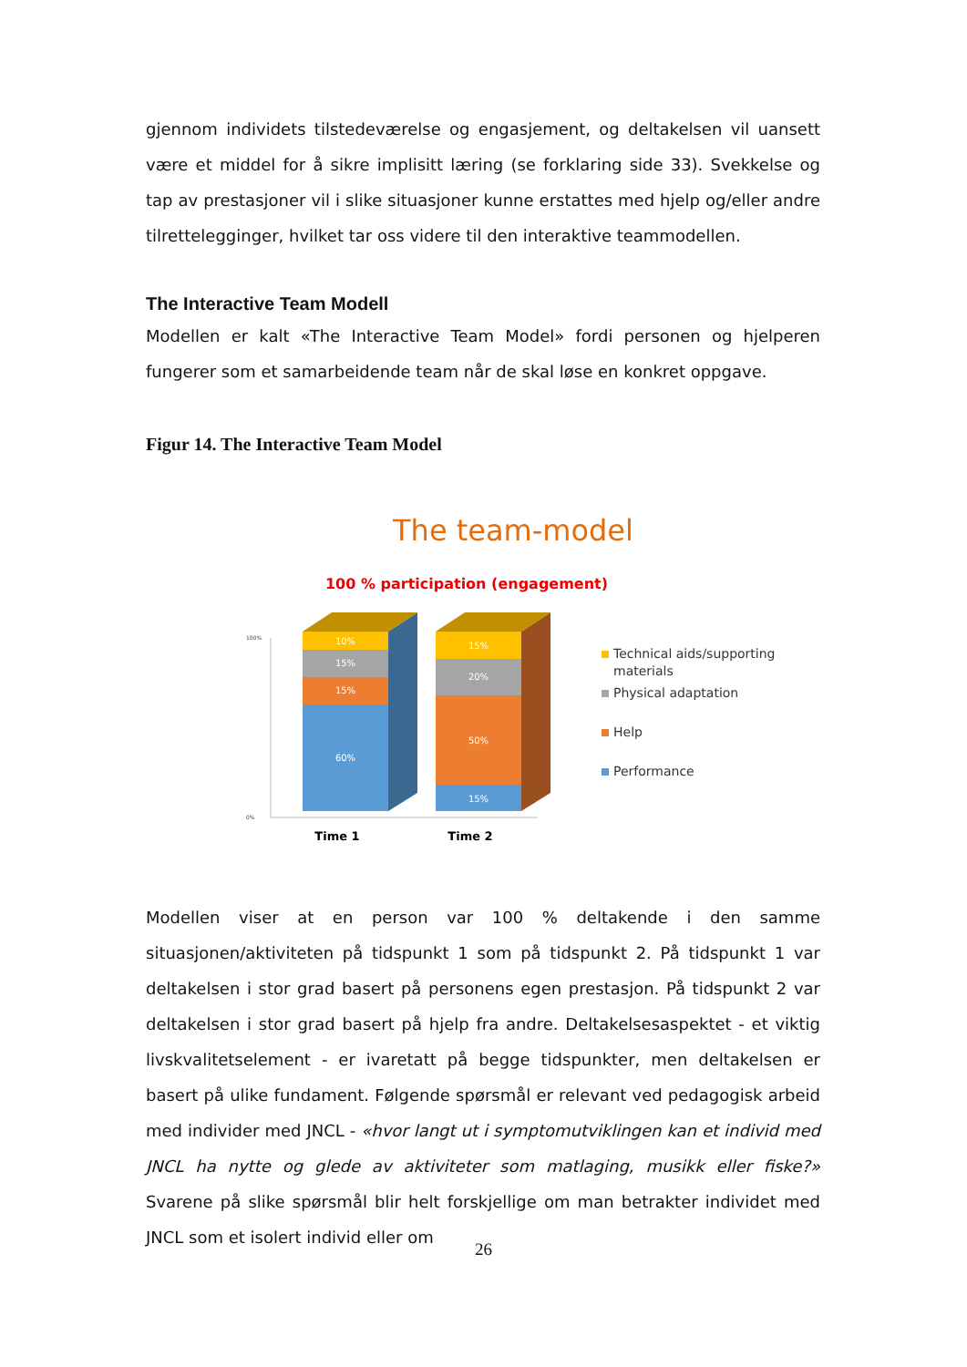gjennom individets tilstedeværelse og engasjement, og deltakelsen vil uansett være et middel for å sikre implisitt læring (se forklaring side 33). Svekkelse og tap av prestasjoner vil i slike situasjoner kunne erstattes med hjelp og/eller andre tilrettelegginger, hvilket tar oss videre til den interaktive teammodellen.
The Interactive Team Modell
Modellen er kalt «The Interactive Team Model» fordi personen og hjelperen fungerer som et samarbeidende team når de skal løse en konkret oppgave.
Figur 14. The Interactive Team Model
The team-model
100 % participation (engagement)
100%
0%
10%
15%
15%
60%
15%
20%
50%
15%
Time 1
Time 2
Technical aids/supporting
materials
Physical adaptation
Help
Performance
Modellen viser at en person var 100 % deltakende i den samme situasjonen/aktiviteten på tidspunkt 1 som på tidspunkt 2. På tidspunkt 1 var deltakelsen i stor grad basert på personens egen prestasjon. På tidspunkt 2 var deltakelsen i stor grad basert på hjelp fra andre. Deltakelsesaspektet - et viktig livskvalitetselement - er ivaretatt på begge tidspunkter, men deltakelsen er basert på ulike fundament. Følgende spørsmål er relevant ved pedagogisk arbeid med individer med JNCL - «hvor langt ut i symptomutviklingen kan et individ med JNCL ha nytte og glede av aktiviteter som matlaging, musikk eller fiske?» Svarene på slike spørsmål blir helt forskjellige om man betrakter individet med JNCL som et isolert individ eller om
26